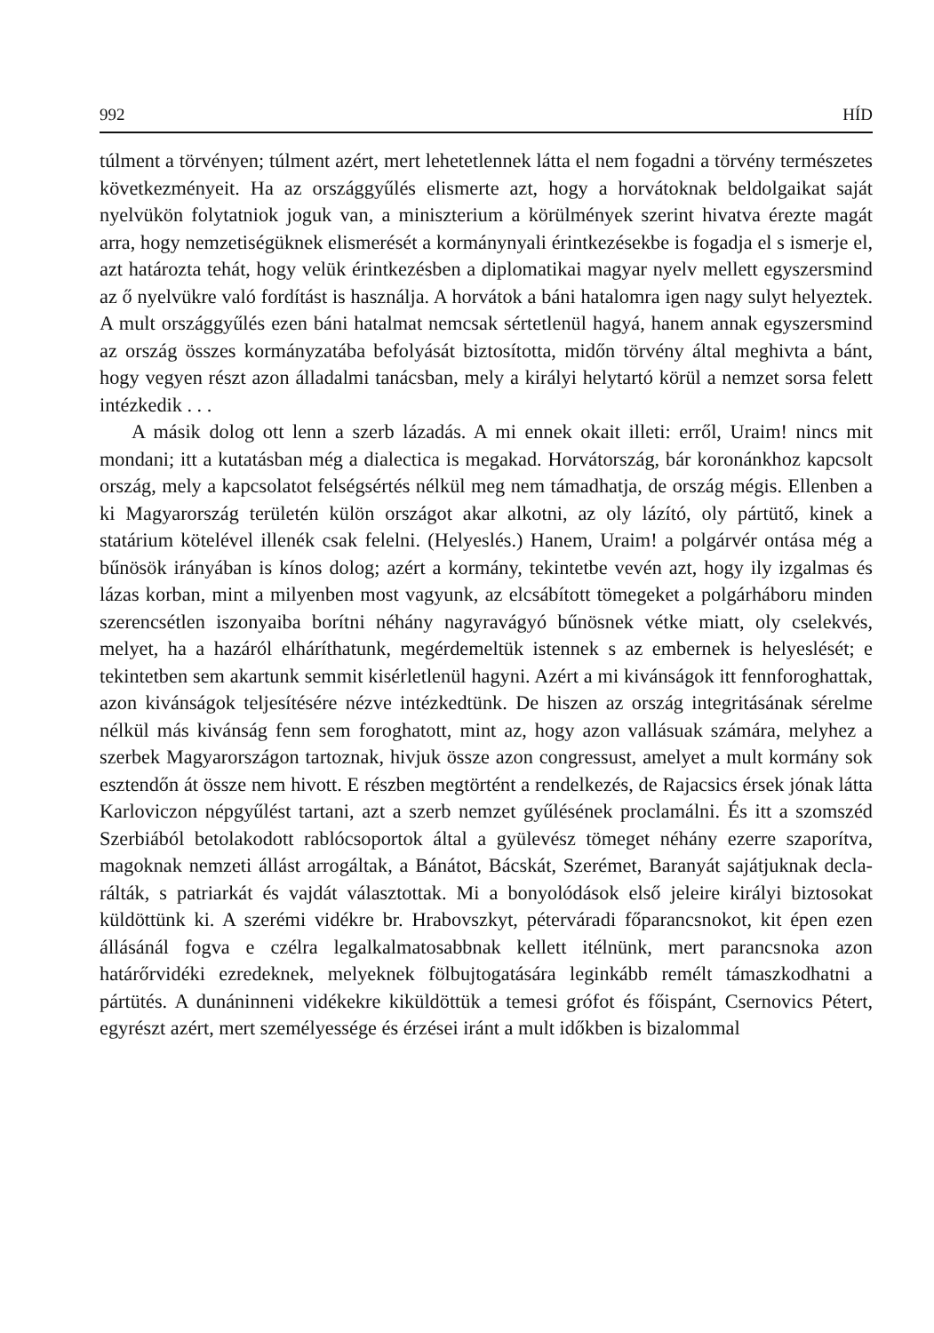992 HÍD
túlment a törvényen; túlment azért, mert lehetetlennek látta el nem fogadni a törvény természetes következményeit. Ha az országgyűlés elismerte azt, hogy a horvátoknak beldolgaikat saját nyelvükön folytatniok joguk van, a minisz­terium a körülmények szerint hivatva érezte magát arra, hogy nemzetiségüknek elismerését a kormánynyali érintkezésekbe is fogadja el s ismerje el, azt határozta tehát, hogy velük érintkezésben a diplomatikai magyar nyelv mellett egyszersmind az ő nyelvükre való fordítást is használja. A horvátok a báni hatalomra igen nagy sulyt helyeztek. A mult országgyűlés ezen báni hatalmat nemcsak sértetlenül hagyá, hanem annak egyszersmind az ország összes kor­mányzatába befolyását biztosította, midőn törvény által meghivta a bánt, hogy vegyen részt azon álladalmi tanácsban, mely a királyi helytartó körül a nemzet sorsa felett intézkedik . . .
A másik dolog ott lenn a szerb lázadás. A mi ennek okait illeti: erről, Uraim! nincs mit mondani; itt a kutatásban még a dialectica is megakad. Horvátország, bár koronánkhoz kapcsolt ország, mely a kapcsolatot felségsér­tés nélkül meg nem támadhatja, de ország mégis. Ellenben a ki Magyarország területén külön országot akar alkotni, az oly lázító, oly pártütő, kinek a statárium kötelével illenék csak felelni. (Helyeslés.) Hanem, Uraim! a polgár­vér ontása még a bűnösök irányában is kínos dolog; azért a kormány, tekintetbe vevén azt, hogy ily izgalmas és lázas korban, mint a milyenben most vagyunk, az elcsábított tömegeket a polgárháboru minden szerencsétlen iszonyaiba borítni néhány nagyravágyó bűnösnek vétke miatt, oly cselekvés, melyet, ha a hazáról elháríthatunk, megérdemeltük istennek s az embernek is helyeslését; e tekintetben sem akartunk semmit kisérletlenül hagyni. Azért a mi kivánságok itt fennforoghattak, azon kivánságok teljesítésére nézve intézkedtünk. De hiszen az ország integritásának sérelme nélkül más kivánság fenn sem forog­hatott, mint az, hogy azon vallásuak számára, melyhez a szerbek Magyaror­szágon tartoznak, hivjuk össze azon congressust, amelyet a mult kormány sok esztendőn át össze nem hivott. E részben megtörtént a rendelkezés, de Raja­csics érsek jónak látta Karloviczon népgyűlést tartani, azt a szerb nemzet gyűlésének proclamálni. És itt a szomszéd Szerbiából betolakodott rablócso­portok által a gyülevész tömeget néhány ezerre szaporítva, magoknak nemzeti állást arrogáltak, a Bánátot, Bácskát, Szerémet, Baranyát sajátjuknak decla­rálták, s patriarkát és vajdát választottak. Mi a bonyolódások első jeleire királyi biztosokat küldöttünk ki. A szerémi vidékre br. Hrabovszkyt, péterváradi főparancsnokot, kit épen ezen állásánál fogva e czélra legalkalmatosabbnak kellett itélnünk, mert parancsnoka azon határőrvidéki ezredeknek, melyeknek fölbujtogatására leginkább remélt támaszkodhatni a pártütés. A dunáninneni vidékekre kiküldöttük a temesi grófot és főispánt, Csernovics Pétert, egyrészt azért, mert személyessége és érzései iránt a mult időkben is bizalommal